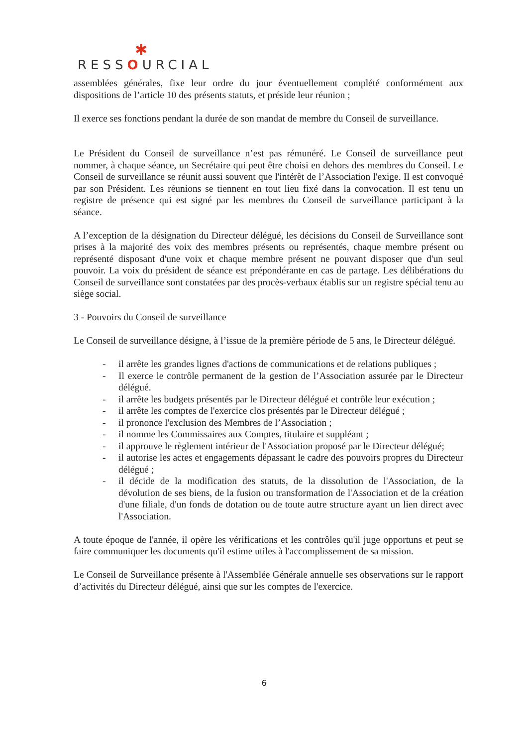✱
RESSOURCIAL
assemblées générales, fixe leur ordre du jour éventuellement complété conformément aux dispositions de l’article 10 des présents statuts, et préside leur réunion ;
Il exerce ses fonctions pendant la durée de son mandat de membre du Conseil de surveillance.
Le Président du Conseil de surveillance n’est pas rémunéré. Le Conseil de surveillance peut nommer, à chaque séance, un Secrétaire qui peut être choisi en dehors des membres du Conseil. Le Conseil de surveillance se réunit aussi souvent que l'intérêt de l’Association l'exige. Il est convoqué par son Président. Les réunions se tiennent en tout lieu fixé dans la convocation. Il est tenu un registre de présence qui est signé par les membres du Conseil de surveillance participant à la séance.
A l’exception de la désignation du Directeur délégué, les décisions du Conseil de Surveillance sont prises à la majorité des voix des membres présents ou représentés, chaque membre présent ou représenté disposant d'une voix et chaque membre présent ne pouvant disposer que d'un seul pouvoir. La voix du président de séance est prépondérante en cas de partage. Les délibérations du Conseil de surveillance sont constatées par des procès-verbaux établis sur un registre spécial tenu au siège social.
3 - Pouvoirs du Conseil de surveillance
Le Conseil de surveillance désigne, à l’issue de la première période de 5 ans, le Directeur délégué.
- il arrête les grandes lignes d'actions de communications et de relations publiques ;
- Il exerce le contrôle permanent de la gestion de l’Association assurée par le Directeur délégué.
- il arrête les budgets présentés par le Directeur délégué et contrôle leur exécution ;
- il arrête les comptes de l'exercice clos présentés par le Directeur délégué ;
- il prononce l'exclusion des Membres de l’Association ;
- il nomme les Commissaires aux Comptes, titulaire et suppléant ;
- il approuve le règlement intérieur de l'Association proposé par le Directeur délégué;
- il autorise les actes et engagements dépassant le cadre des pouvoirs propres du Directeur délégué ;
- il décide de la modification des statuts, de la dissolution de l'Association, de la dévolution de ses biens, de la fusion ou transformation de l'Association et de la création d'une filiale, d'un fonds de dotation ou de toute autre structure ayant un lien direct avec l'Association.
A toute époque de l'année, il opère les vérifications et les contrôles qu'il juge opportuns et peut se faire communiquer les documents qu'il estime utiles à l'accomplissement de sa mission.
Le Conseil de Surveillance présente à l'Assemblée Générale annuelle ses observations sur le rapport d’activités du Directeur délégué, ainsi que sur les comptes de l'exercice.
6